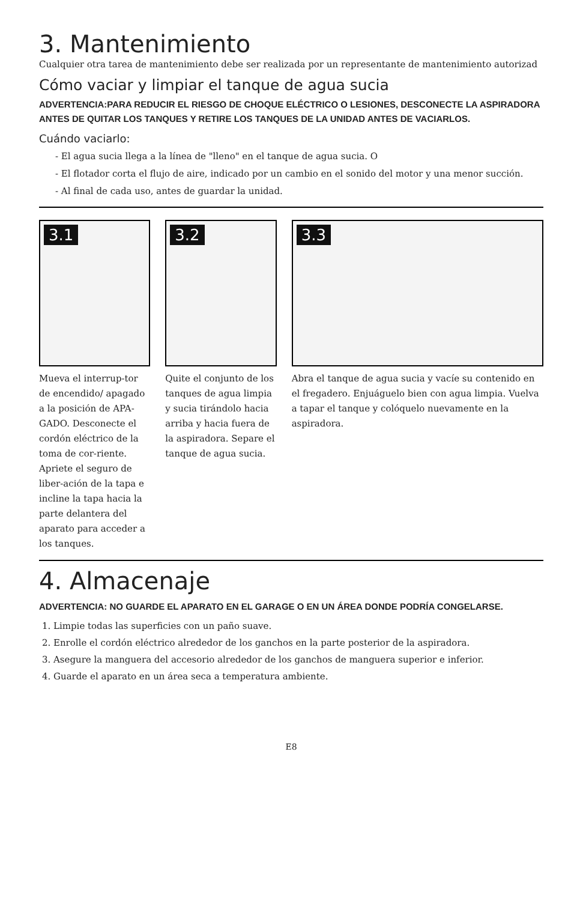3. Mantenimiento
Cualquier otra tarea de mantenimiento debe ser realizada por un representante de mantenimiento autorizad
Cómo vaciar y limpiar el tanque de agua sucia
ADVERTENCIA:PARA REDUCIR EL RIESGO DE CHOQUE ELÉCTRICO O LESIONES, DESCONECTE LA ASPIRADORA ANTES DE QUITAR LOS TANQUES Y RETIRE LOS TANQUES DE LA UNIDAD ANTES DE VACIARLOS.
Cuándo vaciarlo:
- El agua sucia llega a la línea de "lleno" en el tanque de agua sucia. O
- El flotador corta el flujo de aire, indicado por un cambio en el sonido del motor y una menor succión.
- Al final de cada uso, antes de guardar la unidad.
3.1
Mueva el interrup-tor de encendido/ apagado a la posición de APA-GADO. Desconecte el cordón eléctrico de la toma de cor-riente. Apriete el seguro de liber-ación de la tapa e incline la tapa hacia la parte delantera del aparato para acceder a los tanques.
3.2
Quite el conjunto de los tanques de agua limpia y sucia tirándolo hacia arriba y hacia fuera de la aspiradora. Separe el tanque de agua sucia.
3.3
Abra el tanque de agua sucia y vacíe su contenido en el fregadero. Enjuáguelo bien con agua limpia. Vuelva a tapar el tanque y colóquelo nuevamente en la aspiradora.
4. Almacenaje
ADVERTENCIA: NO GUARDE EL APARATO EN EL GARAGE O EN UN ÁREA DONDE PODRÍA CONGELARSE.
1. Limpie todas las superficies con un paño suave.
2. Enrolle el cordón eléctrico alrededor de los ganchos en la parte posterior de la aspiradora.
3. Asegure la manguera del accesorio alrededor de los ganchos de manguera superior e inferior.
4. Guarde el aparato en un área seca a temperatura ambiente.
E8